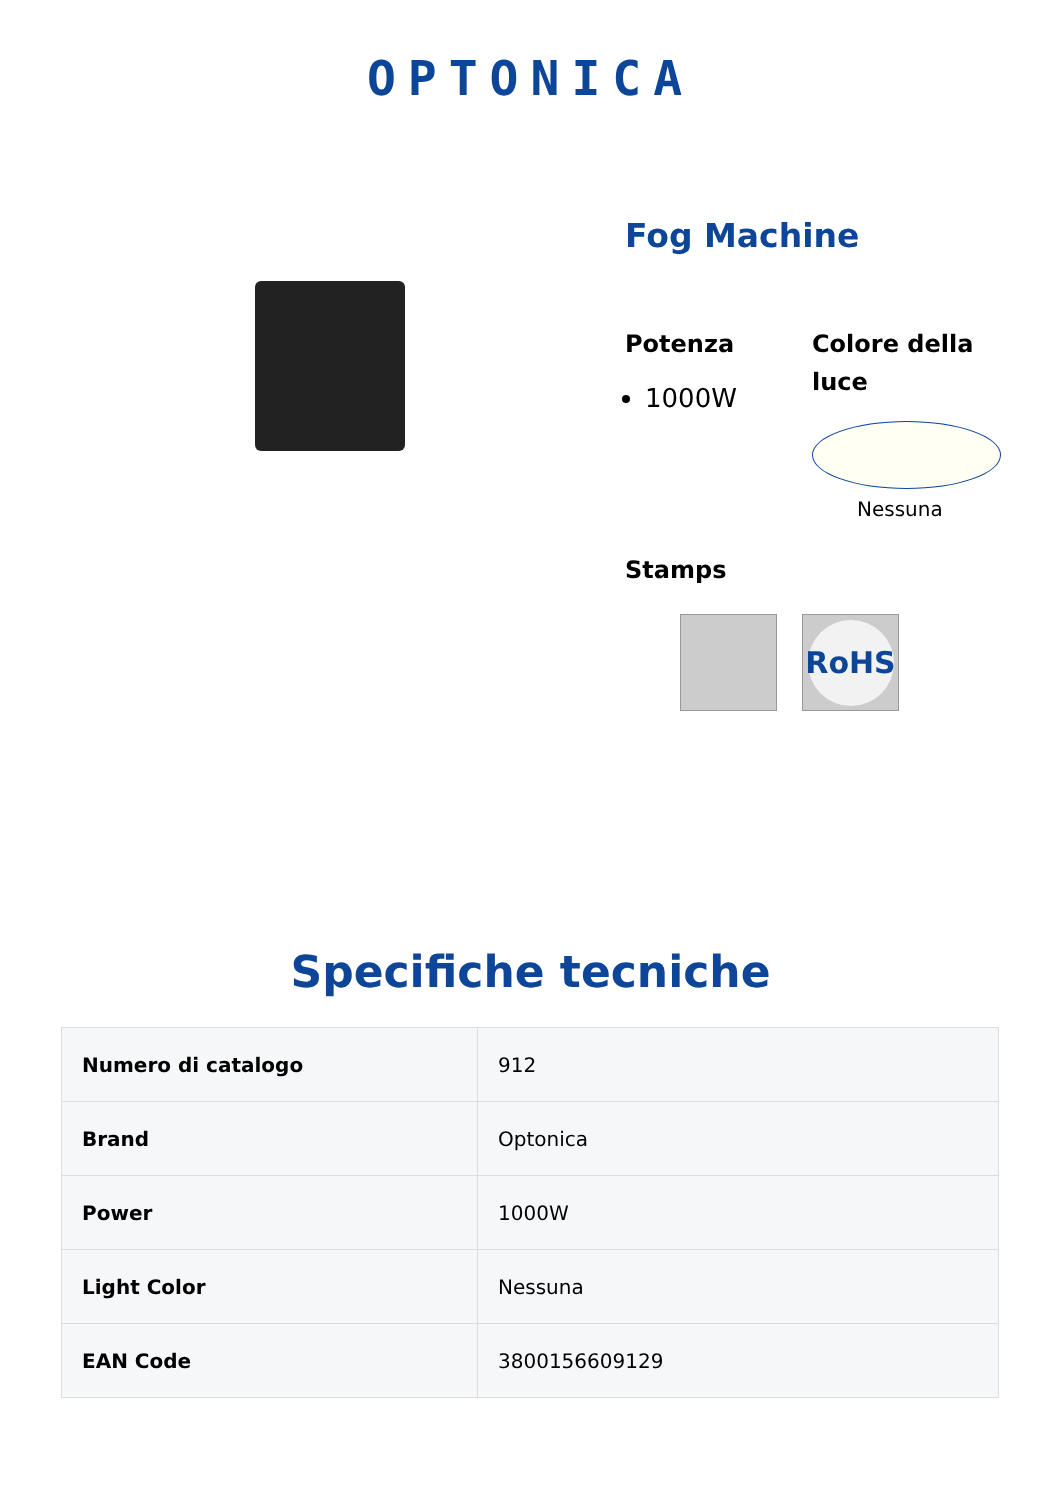OPTONICA
Fog Machine
Potenza
1000W
Colore della luce
Nessuna
Stamps
RoHS
Specifiche tecniche
| Numero di catalogo | 912 |
| Brand | Optonica |
| Power | 1000W |
| Light Color | Nessuna |
| EAN Code | 3800156609129 |